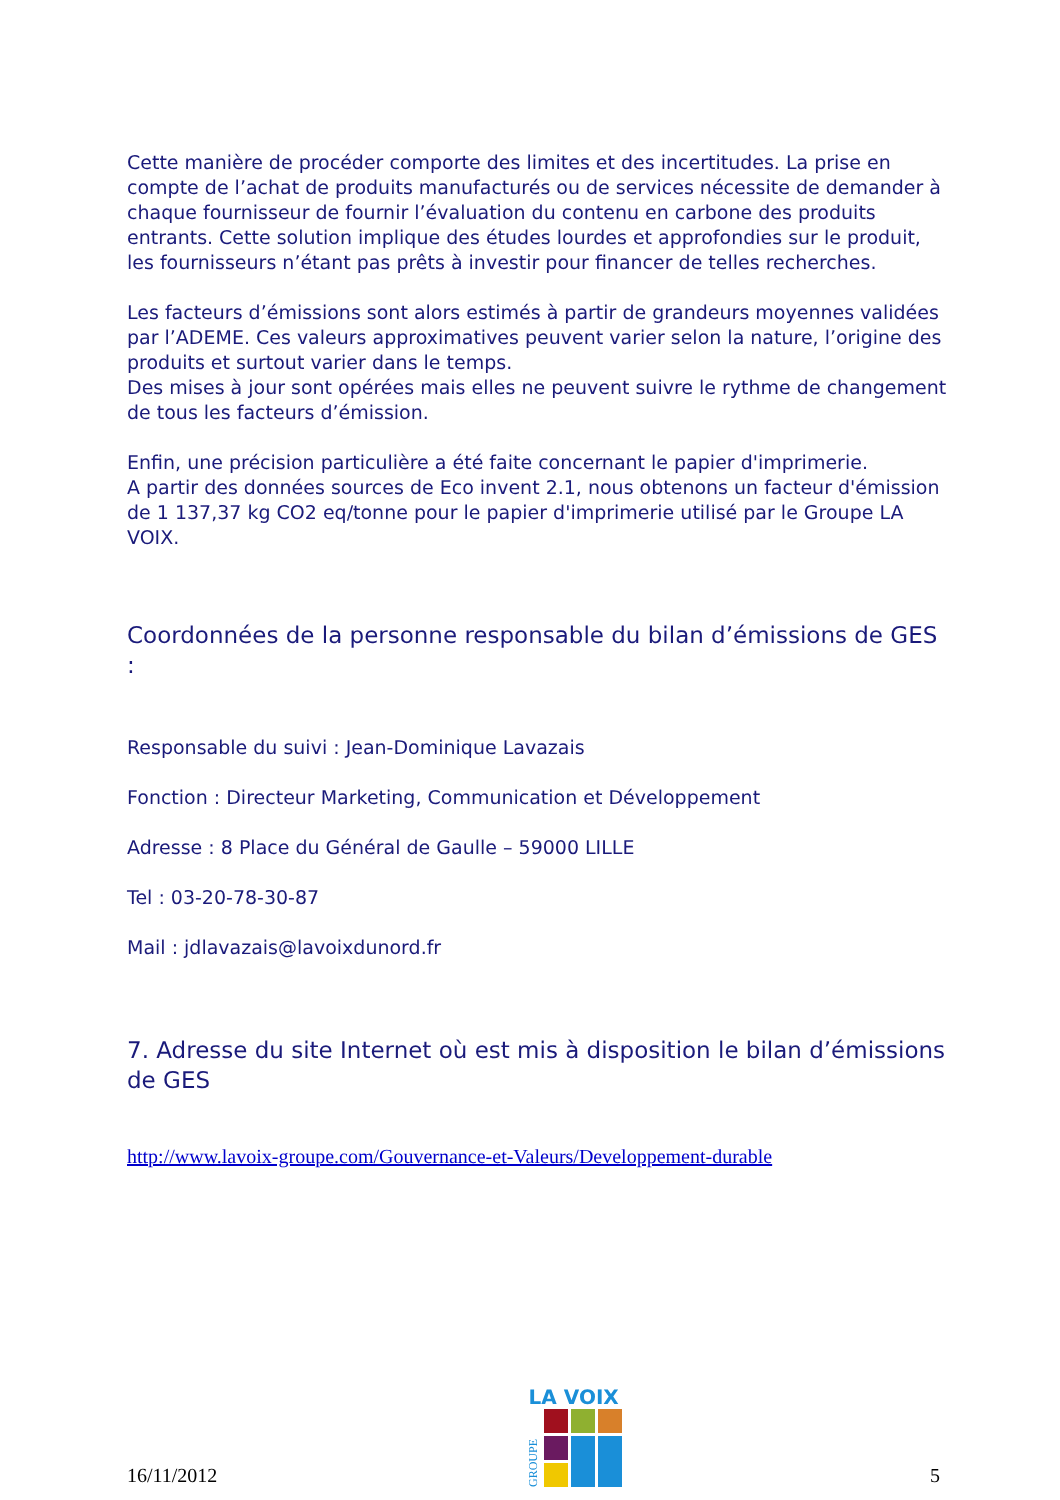Cette manière de procéder comporte des limites et des incertitudes. La prise en compte de l’achat de produits manufacturés ou de services nécessite de demander à chaque fournisseur de fournir l’évaluation du contenu en carbone des produits entrants. Cette solution implique des études lourdes et approfondies sur le produit, les fournisseurs n’étant pas prêts à investir pour financer de telles recherches.
Les facteurs d’émissions sont alors estimés à partir de grandeurs moyennes validées par l’ADEME. Ces valeurs approximatives peuvent varier selon la nature, l’origine des produits et surtout varier dans le temps.
Des mises à jour sont opérées mais elles ne peuvent suivre le rythme de changement de tous les facteurs d’émission.
Enfin, une précision particulière a été faite concernant le papier d'imprimerie.
A partir des données sources de Eco invent 2.1, nous obtenons un facteur d'émission de 1 137,37 kg CO2 eq/tonne pour le papier d'imprimerie utilisé par le Groupe LA VOIX.
Coordonnées de la personne responsable du bilan d’émissions de GES :
Responsable du suivi : Jean-Dominique Lavazais
Fonction : Directeur Marketing, Communication et Développement
Adresse : 8 Place du Général de Gaulle – 59000 LILLE
Tel : 03-20-78-30-87
Mail : jdlavazais@lavoixdunord.fr
7. Adresse du site Internet où est mis à disposition le bilan d’émissions de GES
http://www.lavoix-groupe.com/Gouvernance-et-Valeurs/Developpement-durable
16/11/2012
LA VOIX
GROUPE
5